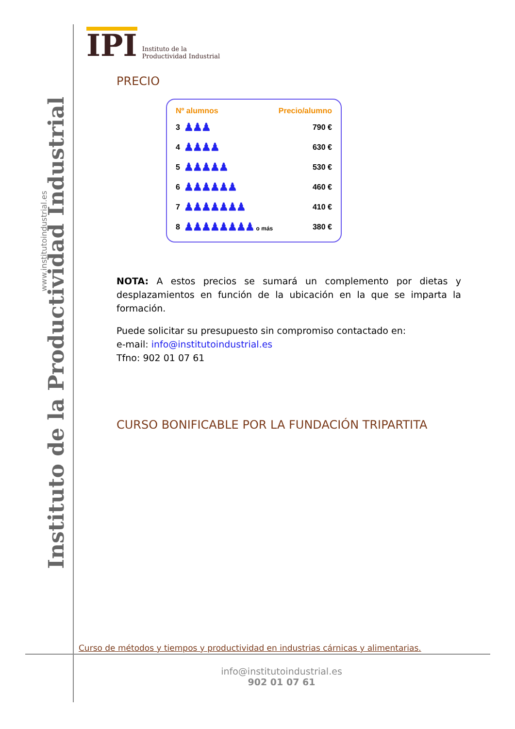Instituto de la Productividad Industrial
www.institutoindustrial.es
IPI Instituto de la
Productividad Industrial
PRECIO
| Nº alumnos | | Precio/alumno |
| --- | --- | --- |
| 3 | ♟♟♟ | 790 € |
| 4 | ♟♟♟♟ | 630 € |
| 5 | ♟♟♟♟♟ | 530 € |
| 6 | ♟♟♟♟♟♟ | 460 € |
| 7 | ♟♟♟♟♟♟♟ | 410 € |
| 8 | ♟♟♟♟♟♟♟♟ o más | 380 € |
NOTA: A estos precios se sumará un complemento por dietas y desplazamientos en función de la ubicación en la que se imparta la formación.
Puede solicitar su presupuesto sin compromiso contactado en:
e-mail: info@institutoindustrial.es
Tfno: 902 01 07 61
CURSO BONIFICABLE POR LA FUNDACIÓN TRIPARTITA
Curso de métodos y tiempos y productividad en industrias cárnicas y alimentarias.
info@institutoindustrial.es
902 01 07 61